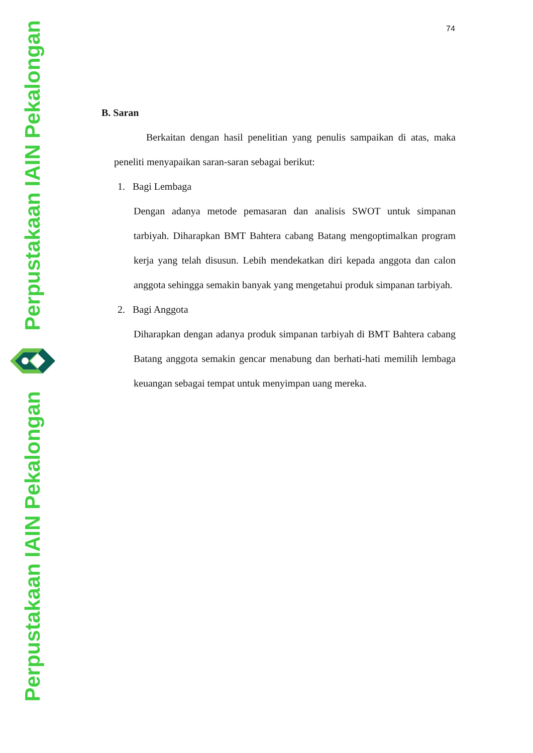Perpustakaan IAIN Pekalongan
Perpustakaan IAIN Pekalongan
74
B. Saran
Berkaitan dengan hasil penelitian yang penulis sampaikan di atas, maka peneliti menyapaikan saran-saran sebagai berikut:
1. Bagi Lembaga
Dengan adanya metode pemasaran dan analisis SWOT untuk simpanan tarbiyah. Diharapkan BMT Bahtera cabang Batang mengoptimalkan program kerja yang telah disusun. Lebih mendekatkan diri kepada anggota dan calon anggota sehingga semakin banyak yang mengetahui produk simpanan tarbiyah.
2. Bagi Anggota
Diharapkan dengan adanya produk simpanan tarbiyah di BMT Bahtera cabang Batang anggota semakin gencar menabung dan berhati-hati memilih lembaga keuangan sebagai tempat untuk menyimpan uang mereka.